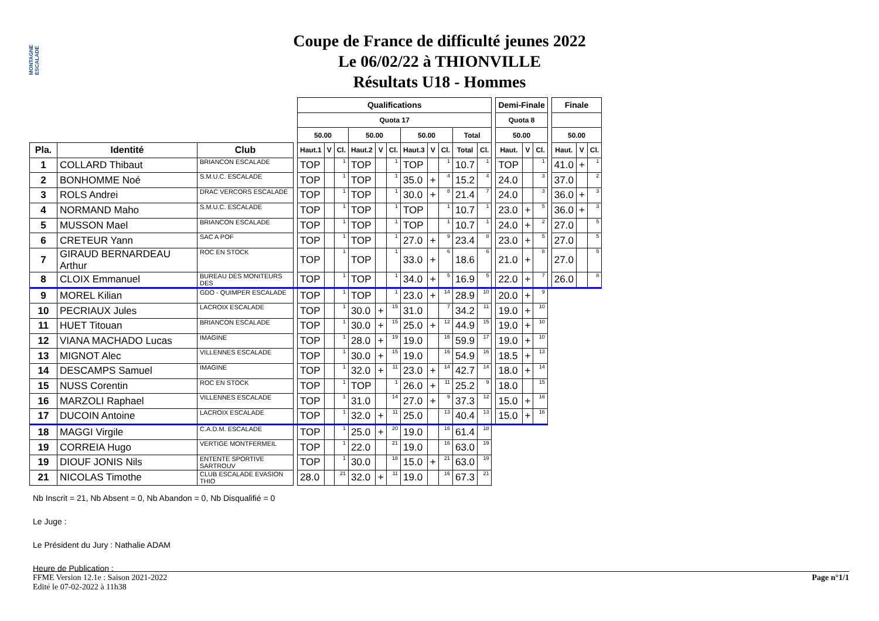MONTAGNE ESCALADE
Coupe de France de difficulté jeunes 2022
Le 06/02/22 à THIONVILLE
Résultats U18 - Hommes
| | | | | Qualifications | | | | | | | | | | | | Demi-Finale | | | | Finale | | |
| | | | | Quota 17 | | | | | | | | | | | | Quota 8 | | | | | | |
| | | | | 50.00 | | | 50.00 | | | 50.00 | | | Total | | | 50.00 | | | | 50.00 | | |
| Pla. | Identité | Club | | Haut.1 | V | Cl. | Haut.2 | V | Cl. | Haut.3 | V | Cl. | Total | Cl. | | Haut. | V | Cl. | | Haut. | V | Cl. |
| 1 | COLLARD Thibaut | BRIANCON ESCALADE | | TOP | | 1 | TOP | | 1 | TOP | | 1 | 10.7 | 1 | | TOP | | 1 | | 41.0 | + | 1 |
| 2 | BONHOMME Noé | S.M.U.C. ESCALADE | | TOP | | 1 | TOP | | 1 | 35.0 | + | 4 | 15.2 | 4 | | 24.0 | | 3 | | 37.0 | | 2 |
| 3 | ROLS Andrei | DRAC VERCORS ESCALADE | | TOP | | 1 | TOP | | 1 | 30.0 | + | 8 | 21.4 | 7 | | 24.0 | | 3 | | 36.0 | + | 3 |
| 4 | NORMAND Maho | S.M.U.C. ESCALADE | | TOP | | 1 | TOP | | 1 | TOP | | 1 | 10.7 | 1 | | 23.0 | + | 5 | | 36.0 | + | 3 |
| 5 | MUSSON Mael | BRIANCON ESCALADE | | TOP | | 1 | TOP | | 1 | TOP | | 1 | 10.7 | 1 | | 24.0 | + | 2 | | 27.0 | | 5 |
| 6 | CRETEUR Yann | SAC A POF | | TOP | | 1 | TOP | | 1 | 27.0 | + | 9 | 23.4 | 8 | | 23.0 | + | 5 | | 27.0 | | 5 |
| 7 | GIRAUD BERNARDEAU Arthur | ROC EN STOCK | | TOP | | 1 | TOP | | 1 | 33.0 | + | 6 | 18.6 | 6 | | 21.0 | + | 8 | | 27.0 | | 5 |
| 8 | CLOIX Emmanuel | BUREAU DES MONITEURS DES | | TOP | | 1 | TOP | | 1 | 34.0 | + | 5 | 16.9 | 5 | | 22.0 | + | 7 | | 26.0 | | 8 |
| 9 | MOREL Kilian | GDO - QUIMPER ESCALADE | | TOP | | 1 | TOP | | 1 | 23.0 | + | 14 | 28.9 | 10 | | 20.0 | + | 9 | | | | |
| 10 | PECRIAUX Jules | LACROIX ESCALADE | | TOP | | 1 | 30.0 | + | 15 | 31.0 | | 7 | 34.2 | 11 | | 19.0 | + | 10 | | | | |
| 11 | HUET Titouan | BRIANCON ESCALADE | | TOP | | 1 | 30.0 | + | 15 | 25.0 | + | 12 | 44.9 | 15 | | 19.0 | + | 10 | | | | |
| 12 | VIANA MACHADO Lucas | IMAGINE | | TOP | | 1 | 28.0 | + | 19 | 19.0 | | 16 | 59.9 | 17 | | 19.0 | + | 10 | | | | |
| 13 | MIGNOT Alec | VILLENNES ESCALADE | | TOP | | 1 | 30.0 | + | 15 | 19.0 | | 16 | 54.9 | 16 | | 18.5 | + | 13 | | | | |
| 14 | DESCAMPS Samuel | IMAGINE | | TOP | | 1 | 32.0 | + | 11 | 23.0 | + | 14 | 42.7 | 14 | | 18.0 | + | 14 | | | | |
| 15 | NUSS Corentin | ROC EN STOCK | | TOP | | 1 | TOP | | 1 | 26.0 | + | 11 | 25.2 | 9 | | 18.0 | | 15 | | | | |
| 16 | MARZOLI Raphael | VILLENNES ESCALADE | | TOP | | 1 | 31.0 | | 14 | 27.0 | + | 9 | 37.3 | 12 | | 15.0 | + | 16 | | | | |
| 17 | DUCOIN Antoine | LACROIX ESCALADE | | TOP | | 1 | 32.0 | + | 11 | 25.0 | | 13 | 40.4 | 13 | | 15.0 | + | 16 | | | | |
| 18 | MAGGI Virgile | C.A.D.M. ESCALADE | | TOP | | 1 | 25.0 | + | 20 | 19.0 | | 16 | 61.4 | 18 | | | | | | | | |
| 19 | CORREIA Hugo | VERTIGE MONTFERMEIL | | TOP | | 1 | 22.0 | | 21 | 19.0 | | 16 | 63.0 | 19 | | | | | | | | |
| 19 | DIOUF JONIS Nils | ENTENTE SPORTIVE SARTROUV | | TOP | | 1 | 30.0 | | 18 | 15.0 | + | 21 | 63.0 | 19 | | | | | | | | |
| 21 | NICOLAS Timothe | CLUB ESCALADE EVASION THIO | | 28.0 | | 21 | 32.0 | + | 11 | 19.0 | | 16 | 67.3 | 21 | | | | | | | | |
Nb Inscrit = 21, Nb Absent = 0, Nb Abandon = 0, Nb Disqualifié = 0
Le Juge :
Le Président du Jury : Nathalie ADAM
Heure de Publication :
FFME Version 12.1e : Saison 2021-2022
Edité le 07-02-2022 à 11h38
Page n°1/1